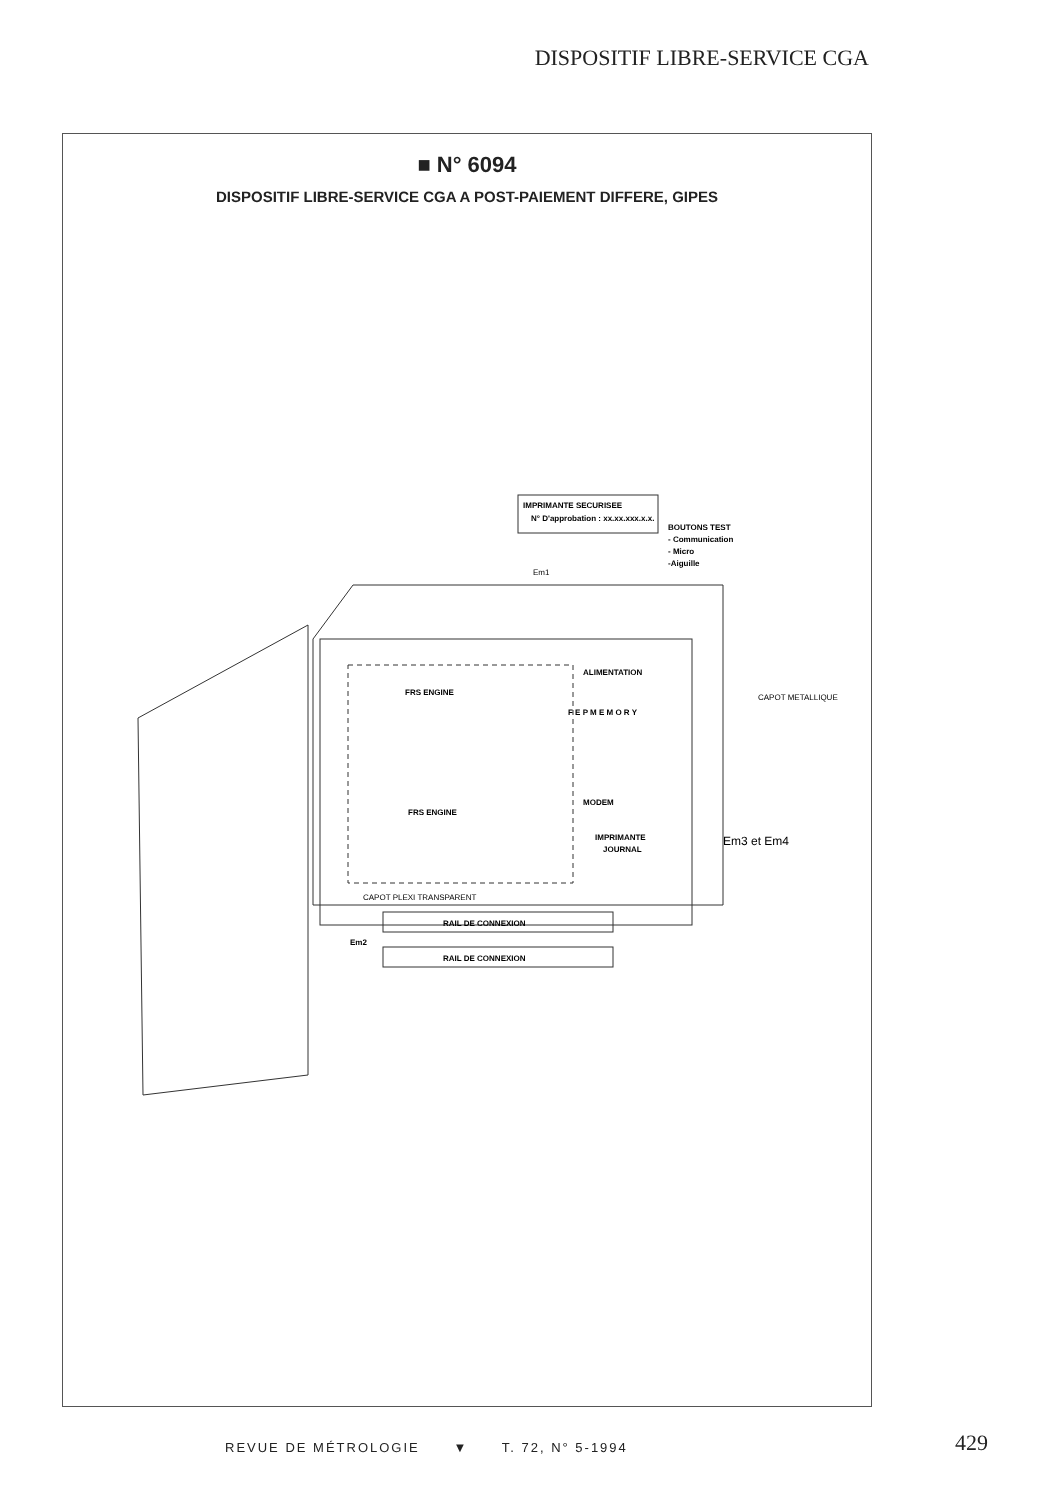DISPOSITIF LIBRE-SERVICE CGA
■ N° 6094
DISPOSITIF LIBRE-SERVICE CGA A POST-PAIEMENT DIFFERE, GIPES
IMPRIMANTE SECURISEE
N° D'approbation : xx.xx.xxx.x.x.
BOUTONS TEST
- Communication
- Micro
-Aiguille
Em1
FRS ENGINE
FRS ENGINE
ALIMENTATION
CAPOT METALLIQUE
F E P M E M O R Y
MODEM
IMPRIMANTE
JOURNAL
Em3 et Em4
CAPOT PLEXI TRANSPARENT
RAIL DE CONNEXION
Em2
RAIL DE CONNEXION
REVUE DE MÉTROLOGIE ▼ T. 72, N° 5-1994
429